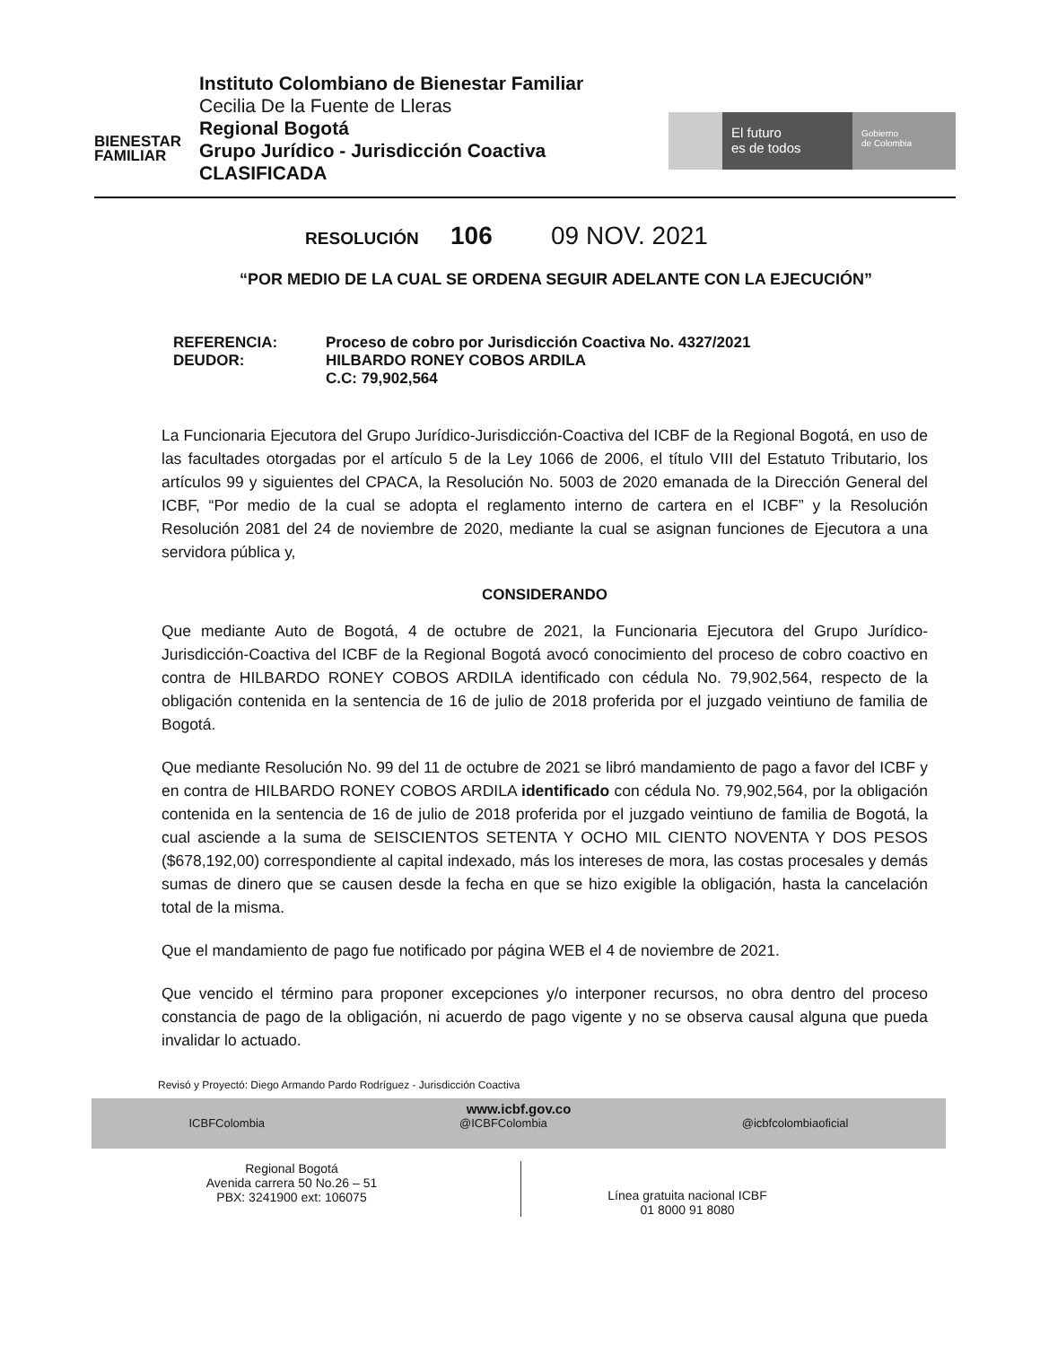BIENESTAR
FAMILIAR
Instituto Colombiano de Bienestar Familiar
Cecilia De la Fuente de Lleras
Regional Bogotá
Grupo Jurídico - Jurisdicción Coactiva
CLASIFICADA
El futuro
es de todos
Gobierno
de Colombia
RESOLUCIÓN 106 09 NOV. 2021
“POR MEDIO DE LA CUAL SE ORDENA SEGUIR ADELANTE CON LA EJECUCIÓN”
REFERENCIA: Proceso de cobro por Jurisdicción Coactiva No. 4327/2021
DEUDOR: HILBARDO RONEY COBOS ARDILA
C.C: 79,902,564
La Funcionaria Ejecutora del Grupo Jurídico-Jurisdicción-Coactiva del ICBF de la Regional Bogotá, en uso de las facultades otorgadas por el artículo 5 de la Ley 1066 de 2006, el título VIII del Estatuto Tributario, los artículos 99 y siguientes del CPACA, la Resolución No. 5003 de 2020 emanada de la Dirección General del ICBF, “Por medio de la cual se adopta el reglamento interno de cartera en el ICBF” y la Resolución Resolución 2081 del 24 de noviembre de 2020, mediante la cual se asignan funciones de Ejecutora a una servidora pública y,
CONSIDERANDO
Que mediante Auto de Bogotá, 4 de octubre de 2021, la Funcionaria Ejecutora del Grupo Jurídico-Jurisdicción-Coactiva del ICBF de la Regional Bogotá avocó conocimiento del proceso de cobro coactivo en contra de HILBARDO RONEY COBOS ARDILA identificado con cédula No. 79,902,564, respecto de la obligación contenida en la sentencia de 16 de julio de 2018 proferida por el juzgado veintiuno de familia de Bogotá.
Que mediante Resolución No. 99 del 11 de octubre de 2021 se libró mandamiento de pago a favor del ICBF y en contra de HILBARDO RONEY COBOS ARDILA identificado con cédula No. 79,902,564, por la obligación contenida en la sentencia de 16 de julio de 2018 proferida por el juzgado veintiuno de familia de Bogotá, la cual asciende a la suma de SEISCIENTOS SETENTA Y OCHO MIL CIENTO NOVENTA Y DOS PESOS ($678,192,00) correspondiente al capital indexado, más los intereses de mora, las costas procesales y demás sumas de dinero que se causen desde la fecha en que se hizo exigible la obligación, hasta la cancelación total de la misma.
Que el mandamiento de pago fue notificado por página WEB el 4 de noviembre de 2021.
Que vencido el término para proponer excepciones y/o interponer recursos, no obra dentro del proceso constancia de pago de la obligación, ni acuerdo de pago vigente y no se observa causal alguna que pueda invalidar lo actuado.
Revisó y Proyectó: Diego Armando Pardo Rodríguez - Jurisdicción Coactiva
www.icbf.gov.co
ICBFColombia @ICBFColombia @icbfcolombiaoficial
Regional Bogotá
Avenida carrera 50 No.26 – 51
PBX: 3241900 ext: 106075
Línea gratuita nacional ICBF
01 8000 91 8080